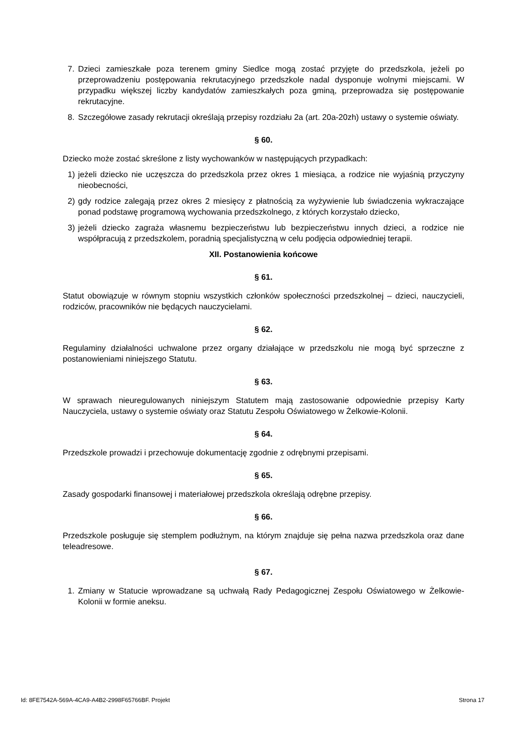7. Dzieci zamieszkałe poza terenem gminy Siedlce mogą zostać przyjęte do przedszkola, jeżeli po przeprowadzeniu postępowania rekrutacyjnego przedszkole nadal dysponuje wolnymi miejscami. W przypadku większej liczby kandydatów zamieszkałych poza gminą, przeprowadza się postępowanie rekrutacyjne.
8. Szczegółowe zasady rekrutacji określają przepisy rozdziału 2a (art. 20a-20zh) ustawy o systemie oświaty.
§ 60.
Dziecko może zostać skreślone z listy wychowanków w następujących przypadkach:
1) jeżeli dziecko nie uczęszcza do przedszkola przez okres 1 miesiąca, a rodzice nie wyjaśnią przyczyny nieobecności,
2) gdy rodzice zalegają przez okres 2 miesięcy z płatnością za wyżywienie lub świadczenia wykraczające ponad podstawę programową wychowania przedszkolnego, z których korzystało dziecko,
3) jeżeli dziecko zagraża własnemu bezpieczeństwu lub bezpieczeństwu innych dzieci, a rodzice nie współpracują z przedszkolem, poradnią specjalistyczną w celu podjęcia odpowiedniej terapii.
XII. Postanowienia końcowe
§ 61.
Statut obowiązuje w równym stopniu wszystkich członków społeczności przedszkolnej – dzieci, nauczycieli, rodziców, pracowników nie będących nauczycielami.
§ 62.
Regulaminy działalności uchwalone przez organy działające w przedszkolu nie mogą być sprzeczne z postanowieniami niniejszego Statutu.
§ 63.
W sprawach nieuregulowanych niniejszym Statutem mają zastosowanie odpowiednie przepisy Karty Nauczyciela, ustawy o systemie oświaty oraz Statutu Zespołu Oświatowego w Żelkowie-Kolonii.
§ 64.
Przedszkole prowadzi i przechowuje dokumentację zgodnie z odrębnymi przepisami.
§ 65.
Zasady gospodarki finansowej i materiałowej przedszkola określają odrębne przepisy.
§ 66.
Przedszkole posługuje się stemplem podłużnym, na którym znajduje się pełna nazwa przedszkola oraz dane teleadresowe.
§ 67.
1. Zmiany w Statucie wprowadzane są uchwałą Rady Pedagogicznej Zespołu Oświatowego w Żelkowie-Kolonii w formie aneksu.
Id: 8FE7542A-569A-4CA9-A4B2-2998F65766BF. Projekt Strona 17